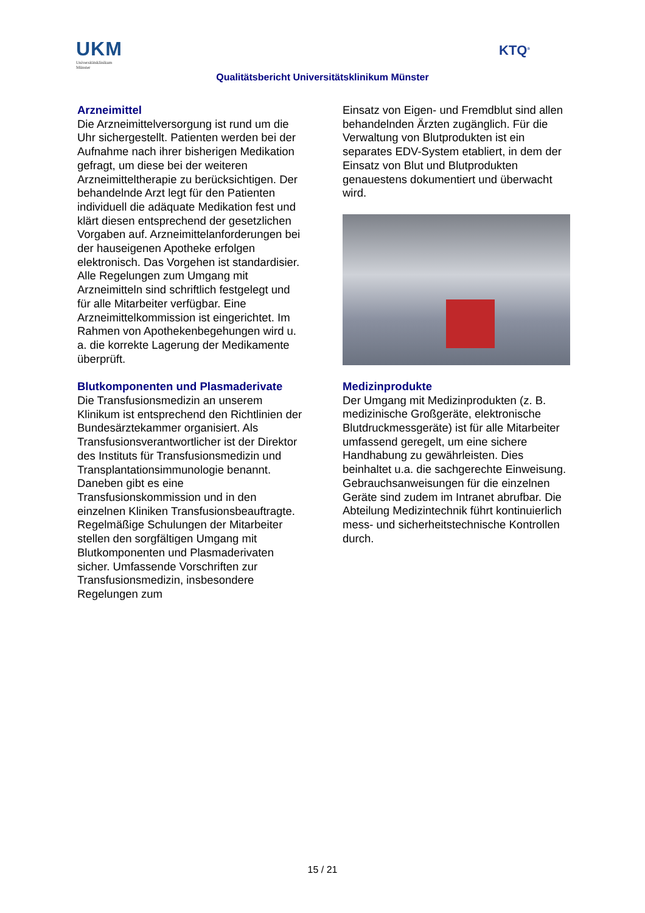UKM
Universitätsklinikum
Münster
Qualitätsbericht Universitätsklinikum Münster
KTQ<sup>®</sup>
Arzneimittel
Die Arzneimittelversorgung ist rund um die Uhr sichergestellt. Patienten werden bei der Aufnahme nach ihrer bisherigen Medikation gefragt, um diese bei der weiteren Arzneimitteltherapie zu berücksichtigen. Der behandelnde Arzt legt für den Patienten individuell die adäquate Medikation fest und klärt diesen entsprechend der gesetzlichen Vorgaben auf. Arzneimittelanforderungen bei der hauseigenen Apotheke erfolgen elektronisch. Das Vorgehen ist standardisier. Alle Regelungen zum Umgang mit Arzneimitteln sind schriftlich festgelegt und für alle Mitarbeiter verfügbar. Eine Arzneimittelkommission ist eingerichtet. Im Rahmen von Apothekenbegehungen wird u. a. die korrekte Lagerung der Medikamente überprüft.
Blutkomponenten und Plasmaderivate
Die Transfusionsmedizin an unserem Klinikum ist entsprechend den Richtlinien der Bundesärztekammer organisiert. Als Transfusionsverantwortlicher ist der Direktor des Instituts für Transfusionsmedizin und Transplantationsimmunologie benannt. Daneben gibt es eine Transfusionskommission und in den einzelnen Kliniken Transfusionsbeauftragte. Regelmäßige Schulungen der Mitarbeiter stellen den sorgfältigen Umgang mit Blutkomponenten und Plasmaderivaten sicher. Umfassende Vorschriften zur Transfusionsmedizin, insbesondere Regelungen zum
Einsatz von Eigen- und Fremdblut sind allen behandelnden Ärzten zugänglich. Für die Verwaltung von Blutprodukten ist ein separates EDV-System etabliert, in dem der Einsatz von Blut und Blutprodukten genauestens dokumentiert und überwacht wird.
Medizinprodukte
Der Umgang mit Medizinprodukten (z. B. medizinische Großgeräte, elektronische Blutdruckmessgeräte) ist für alle Mitarbeiter umfassend geregelt, um eine sichere Handhabung zu gewährleisten. Dies beinhaltet u.a. die sachgerechte Einweisung. Gebrauchsanweisungen für die einzelnen Geräte sind zudem im Intranet abrufbar. Die Abteilung Medizintechnik führt kontinuierlich mess- und sicherheitstechnische Kontrollen durch.
15 / 21